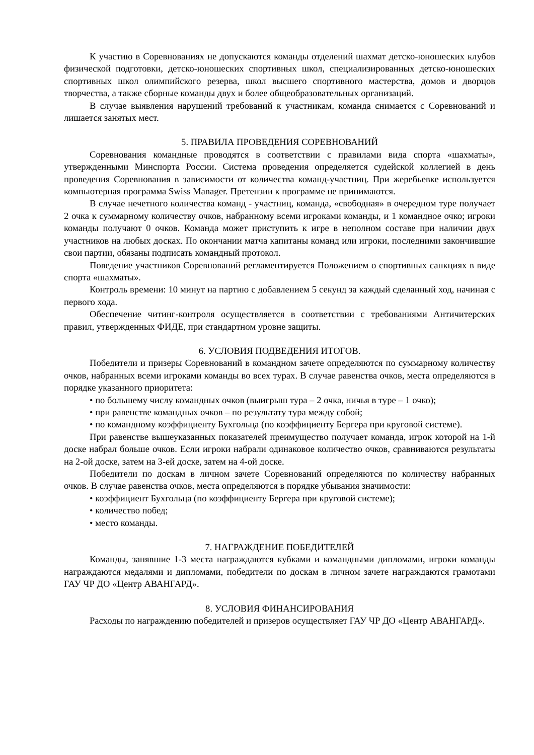К участию в Соревнованиях не допускаются команды отделений шахмат детско-юношеских клубов физической подготовки, детско-юношеских спортивных школ, специализированных детско-юношеских спортивных школ олимпийского резерва, школ высшего спортивного мастерства, домов и дворцов творчества, а также сборные команды двух и более общеобразовательных организаций.
В случае выявления нарушений требований к участникам, команда снимается с Соревнований и лишается занятых мест.
5. ПРАВИЛА ПРОВЕДЕНИЯ СОРЕВНОВАНИЙ
Соревнования командные проводятся в соответствии с правилами вида спорта «шахматы», утвержденными Минспорта России. Система проведения определяется судейской коллегией в день проведения Соревнования в зависимости от количества команд-участниц. При жеребьевке используется компьютерная программа Swiss Manager. Претензии к программе не принимаются.
В случае нечетного количества команд - участниц, команда, «свободная» в очередном туре получает 2 очка к суммарному количеству очков, набранному всеми игроками команды, и 1 командное очко; игроки команды получают 0 очков. Команда может приступить к игре в неполном составе при наличии двух участников на любых досках. По окончании матча капитаны команд или игроки, последними закончившие свои партии, обязаны подписать командный протокол.
Поведение участников Соревнований регламентируется Положением о спортивных санкциях в виде спорта «шахматы».
Контроль времени: 10 минут на партию с добавлением 5 секунд за каждый сделанный ход, начиная с первого хода.
Обеспечение читинг-контроля осуществляется в соответствии с требованиями Античитерских правил, утвержденных ФИДЕ, при стандартном уровне защиты.
6. УСЛОВИЯ ПОДВЕДЕНИЯ ИТОГОВ.
Победители и призеры Соревнований в командном зачете определяются по суммарному количеству очков, набранных всеми игроками команды во всех турах. В случае равенства очков, места определяются в порядке указанного приоритета:
• по большему числу командных очков (выигрыш тура – 2 очка, ничья в туре – 1 очко);
• при равенстве командных очков – по результату тура между собой;
• по командному коэффициенту Бухгольца (по коэффициенту Бергера при круговой системе).
При равенстве вышеуказанных показателей преимущество получает команда, игрок которой на 1-й доске набрал больше очков. Если игроки набрали одинаковое количество очков, сравниваются результаты на 2-ой доске, затем на 3-ей доске, затем на 4-ой доске.
Победители по доскам в личном зачете Соревнований определяются по количеству набранных очков. В случае равенства очков, места определяются в порядке убывания значимости:
• коэффициент Бухгольца (по коэффициенту Бергера при круговой системе);
• количество побед;
• место команды.
7. НАГРАЖДЕНИЕ ПОБЕДИТЕЛЕЙ
Команды, занявшие 1-3 места награждаются кубками и командными дипломами, игроки команды награждаются медалями и дипломами, победители по доскам в личном зачете награждаются грамотами ГАУ ЧР ДО «Центр АВАНГАРД».
8. УСЛОВИЯ ФИНАНСИРОВАНИЯ
Расходы по награждению победителей и призеров осуществляет ГАУ ЧР ДО «Центр АВАНГАРД».